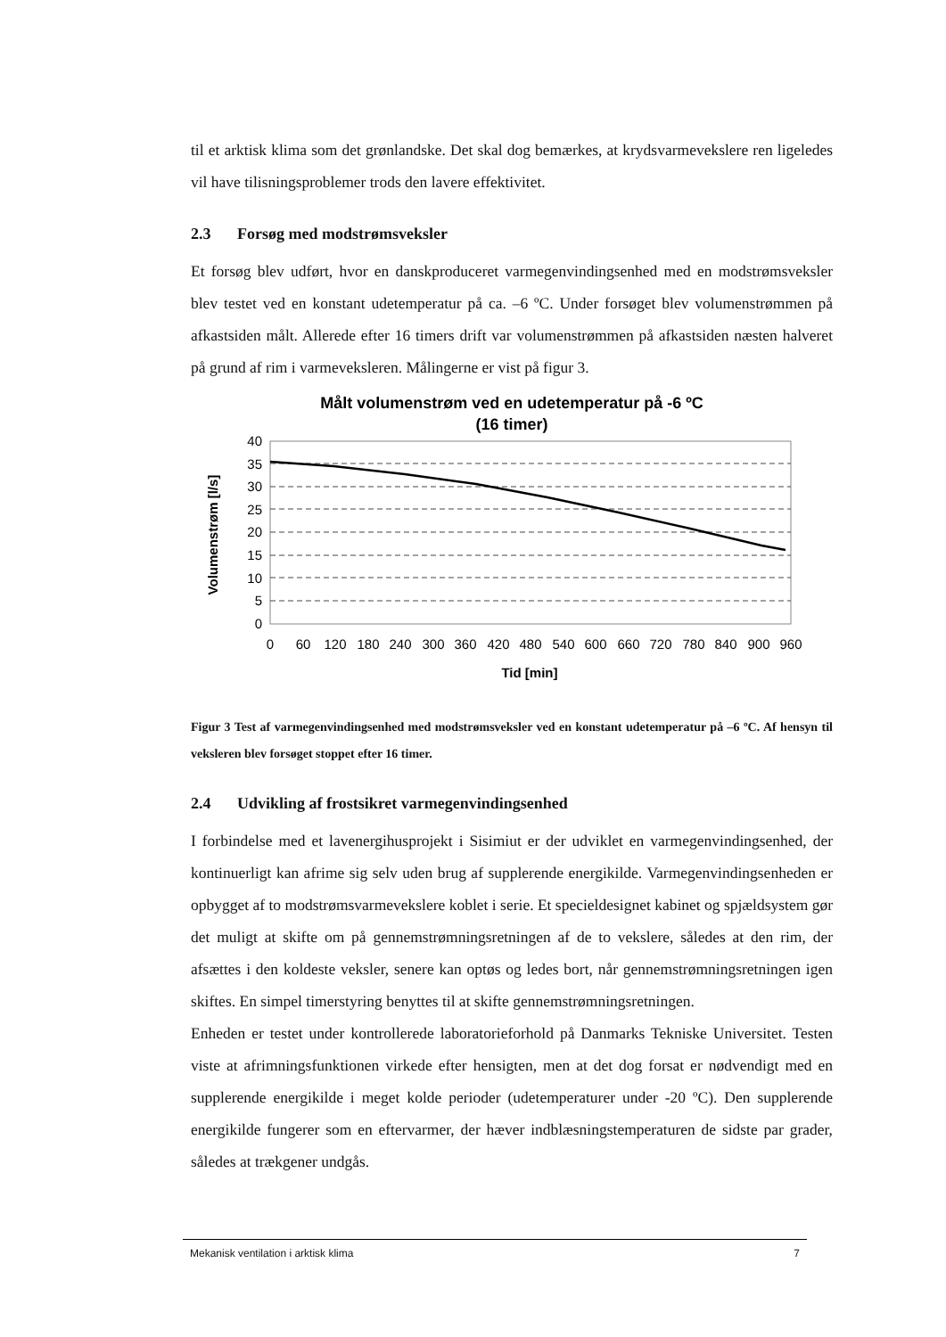til et arktisk klima som det grønlandske. Det skal dog bemærkes, at krydsvarmevekslere ren ligeledes vil have tilisningsproblemer trods den lavere effektivitet.
2.3 Forsøg med modstrømsveksler
Et forsøg blev udført, hvor en danskproduceret varmegenvindingsenhed med en modstrømsveksler blev testet ved en konstant udetemperatur på ca. –6 ºC. Under forsøget blev volumenstrømmen på afkastsiden målt. Allerede efter 16 timers drift var volumenstrømmen på afkastsiden næsten halveret på grund af rim i varmeveksleren. Målingerne er vist på figur 3.
Målt volumenstrøm ved en udetemperatur på -6 ºC
(16 timer)
40
35
30
25
20
15
10
5
0
0
60
120
180
240
300
360
420
480
540
600
660
720
780
840
900
960
Tid [min]
Volumenstrøm [l/s]
Figur 3 Test af varmegenvindingsenhed med modstrømsveksler ved en konstant udetemperatur på –6 ºC. Af hensyn til veksleren blev forsøget stoppet efter 16 timer.
2.4 Udvikling af frostsikret varmegenvindingsenhed
I forbindelse med et lavenergihusprojekt i Sisimiut er der udviklet en varmegenvindingsenhed, der kontinuerligt kan afrime sig selv uden brug af supplerende energikilde. Varmegenvindingsenheden er opbygget af to modstrømsvarmevekslere koblet i serie. Et specieldesignet kabinet og spjældsystem gør det muligt at skifte om på gennemstrømningsretningen af de to vekslere, således at den rim, der afsættes i den koldeste veksler, senere kan optøs og ledes bort, når gennemstrømningsretningen igen skiftes. En simpel timerstyring benyttes til at skifte gennemstrømningsretningen.
Enheden er testet under kontrollerede laboratorieforhold på Danmarks Tekniske Universitet. Testen viste at afrimningsfunktionen virkede efter hensigten, men at det dog forsat er nødvendigt med en supplerende energikilde i meget kolde perioder (udetemperaturer under -20 ºC). Den supplerende energikilde fungerer som en eftervarmer, der hæver indblæsningstemperaturen de sidste par grader, således at trækgener undgås.
Mekanisk ventilation i arktisk klima 7